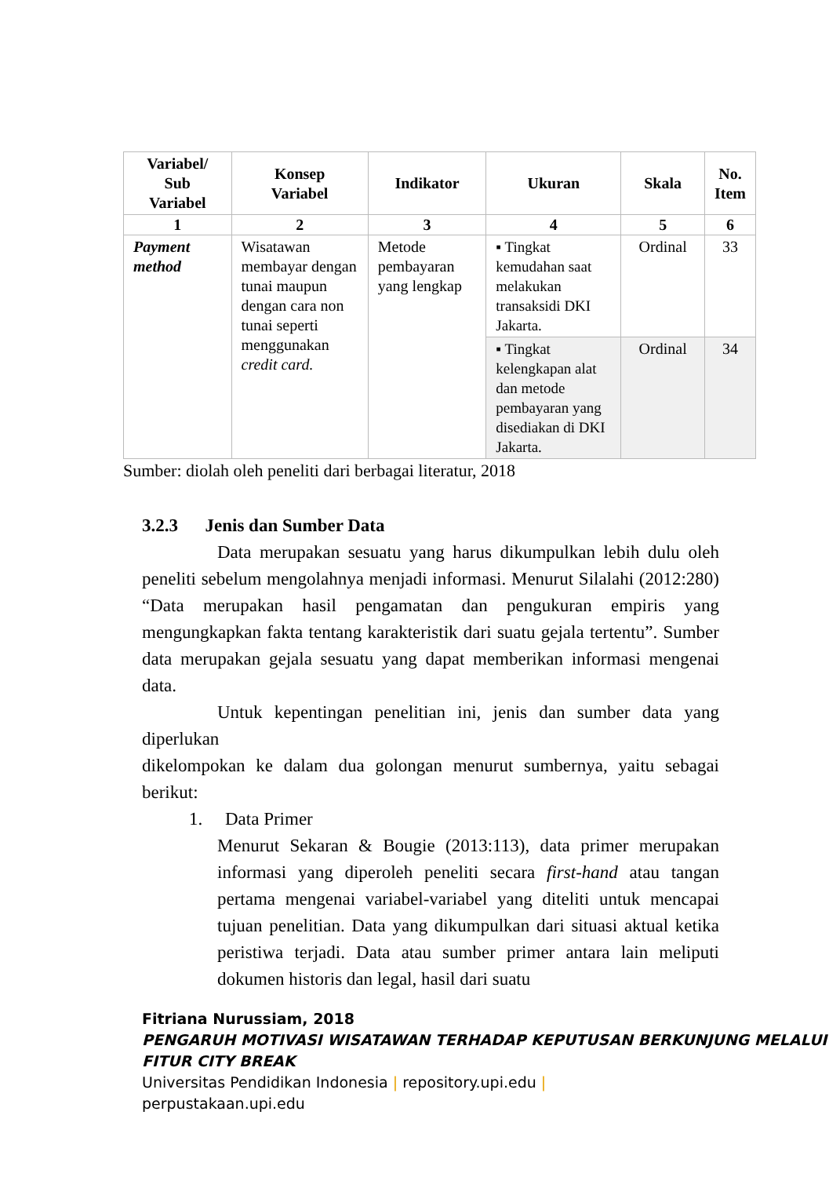| Variabel/ Sub Variabel | Konsep Variabel | Indikator | Ukuran | Skala | No. Item |
| --- | --- | --- | --- | --- | --- |
| 1 | 2 | 3 | 4 | 5 | 6 |
| Payment method | Wisatawan membayar dengan tunai maupun dengan cara non tunai seperti menggunakan credit card. | Metode pembayaran yang lengkap | ▪ Tingkat kemudahan saat melakukan transaksidi DKI Jakarta. | Ordinal | 33 |
| | | | ▪ Tingkat kelengkapan alat dan metode pembayaran yang disediakan di DKI Jakarta. | Ordinal | 34 |
Sumber: diolah oleh peneliti dari berbagai literatur, 2018
3.2.3 Jenis dan Sumber Data
Data merupakan sesuatu yang harus dikumpulkan lebih dulu oleh peneliti sebelum mengolahnya menjadi informasi. Menurut Silalahi (2012:280) “Data merupakan hasil pengamatan dan pengukuran empiris yang mengungkapkan fakta tentang karakteristik dari suatu gejala tertentu”. Sumber data merupakan gejala sesuatu yang dapat memberikan informasi mengenai data.
Untuk kepentingan penelitian ini, jenis dan sumber data yang diperlukan
dikelompokan ke dalam dua golongan menurut sumbernya, yaitu sebagai berikut:
1. Data Primer
Menurut Sekaran & Bougie (2013:113), data primer merupakan informasi yang diperoleh peneliti secara first-hand atau tangan pertama mengenai variabel-variabel yang diteliti untuk mencapai tujuan penelitian. Data yang dikumpulkan dari situasi aktual ketika peristiwa terjadi. Data atau sumber primer antara lain meliputi dokumen historis dan legal, hasil dari suatu
Fitriana Nurussiam, 2018
PENGARUH MOTIVASI WISATAWAN TERHADAP KEPUTUSAN BERKUNJUNG MELALUI FITUR CITY BREAK
Universitas Pendidikan Indonesia | repository.upi.edu |
perpustakaan.upi.edu